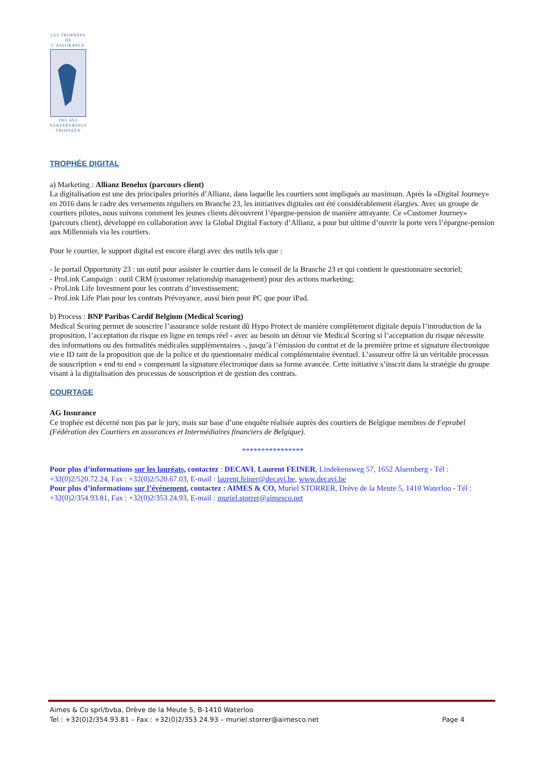LES TROPHÉES
DE L'ASSURANCE
DECAVI
VERZEKERINGS
TROFEEËN
TROPHÉE DIGITAL
a) Marketing : Allianz Benelux (parcours client)
La digitalisation est une des principales priorités d’Allianz, dans laquelle les courtiers sont impliqués au maximum. Après la «Digital Journey» en 2016 dans le cadre des versements réguliers en Branche 23, les initiatives digitales ont été considérablement élargies. Avec un groupe de courtiers pilotes, nous suivons comment les jeunes clients découvrent l’épargne-pension de manière attrayante. Ce «Customer Journey» (parcours client), développé en collaboration avec la Global Digital Factory d’Allianz, a pour but ultime d’ouvrir la porte vers l’épargne-pension aux Millennials via les courtiers.
Pour le courtier, le support digital est encore élargi avec des outils tels que :
- le portail Opportunity 23 : un outil pour assister le courtier dans le conseil de la Branche 23 et qui contient le questionnaire sectoriel;
- ProLink Campaign : outil CRM (customer relationship management) pour des actions marketing;
- ProLink Life Investment pour les contrats d’investissement;
- ProLink Life Plan pour les contrats Prévoyance, aussi bien pour PC que pour iPad.
b) Process : BNP Paribas Cardif Belgium (Medical Scoring)
Medical Scoring permet de souscrire l’assurance solde restant dû Hypo Protect de manière complètement digitale depuis l’introduction de la proposition, l’acceptation du risque en ligne en temps réel - avec au besoin un détour vie Medical Scoring si l’acceptation du risque nécessite des informations ou des formalités médicales supplémentaires -, jusqu’à l’émission du contrat et de la première prime et signature électronique vie e ID tant de la proposition que de la police et du questionnaire médical complémentaire éventuel. L’assureur offre là un véritable processus de souscription « end to end » comprenant la signature électronique dans sa forme avancée. Cette initiative s’inscrit dans la stratégie du groupe visant à la digitalisation des processus de souscription et de gestion des contrats.
COURTAGE
AG Insurance
Ce trophée est décerné non pas par le jury, mais sur base d’une enquête réalisée auprès des courtiers de Belgique membres de Feprabel (Fédération des Courtiers en assurances et Intermédiaires financiers de Belgique).
****************
Pour plus d’informations sur les lauréats, contactez : DECAVI, Laurent FEINER, Lindekensweg 57, 1652 Alsemberg - Tél : +32(0)2/520.72.24, Fax : +32(0)2/520.67.03, E-mail : laurent.feiner@decavi.be, www.decavi.be
Pour plus d’informations sur l’événement, contactez : AIMES & CO, Muriel STORRER, Drève de la Meute 5, 1410 Waterloo - Tél : +32(0)2/354.93.81, Fax : +32(0)2/353.24.93, E-mail : muriel.storrer@aimesco.net
Aimes & Co sprl/bvba, Drève de la Meute 5, B-1410 Waterloo
Tel : +32(0)2/354.93.81 – Fax : +32(0)2/353.24.93 – muriel.storrer@aimesco.net Page 4